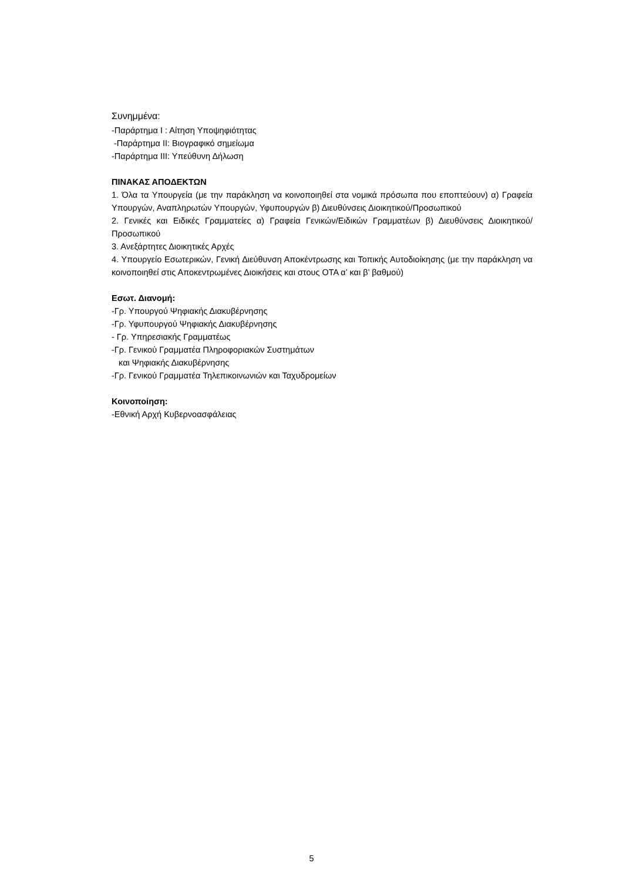Συνημμένα:
-Παράρτημα Ι : Αίτηση Υποψηφιότητας
-Παράρτημα ΙΙ: Βιογραφικό σημείωμα
-Παράρτημα ΙΙΙ: Υπεύθυνη Δήλωση
ΠΙΝΑΚΑΣ ΑΠΟΔΕΚΤΩΝ
1. Όλα τα Υπουργεία (με την παράκληση να κοινοποιηθεί στα νομικά πρόσωπα που εποπτεύουν) α) Γραφεία Υπουργών, Αναπληρωτών Υπουργών, Υφυπουργών β) Διευθύνσεις Διοικητικού/Προσωπικού
2. Γενικές και Ειδικές Γραμματείες α) Γραφεία Γενικών/Ειδικών Γραμματέων β) Διευθύνσεις Διοικητικού/Προσωπικού
3. Ανεξάρτητες Διοικητικές Αρχές
4. Υπουργείο Εσωτερικών, Γενική Διεύθυνση Αποκέντρωσης και Τοπικής Αυτοδιοίκησης (με την παράκληση να κοινοποιηθεί στις Αποκεντρωμένες Διοικήσεις και στους ΟΤΑ α’ και β’ βαθμού)
Εσωτ. Διανομή:
-Γρ. Υπουργού Ψηφιακής Διακυβέρνησης
-Γρ. Υφυπουργού Ψηφιακής Διακυβέρνησης
- Γρ. Υπηρεσιακής Γραμματέως
-Γρ. Γενικού Γραμματέα Πληροφοριακών Συστημάτων
και Ψηφιακής Διακυβέρνησης
-Γρ. Γενικού Γραμματέα Τηλεπικοινωνιών και Ταχυδρομείων
Κοινοποίηση:
-Εθνική Αρχή Κυβερνοασφάλειας
5